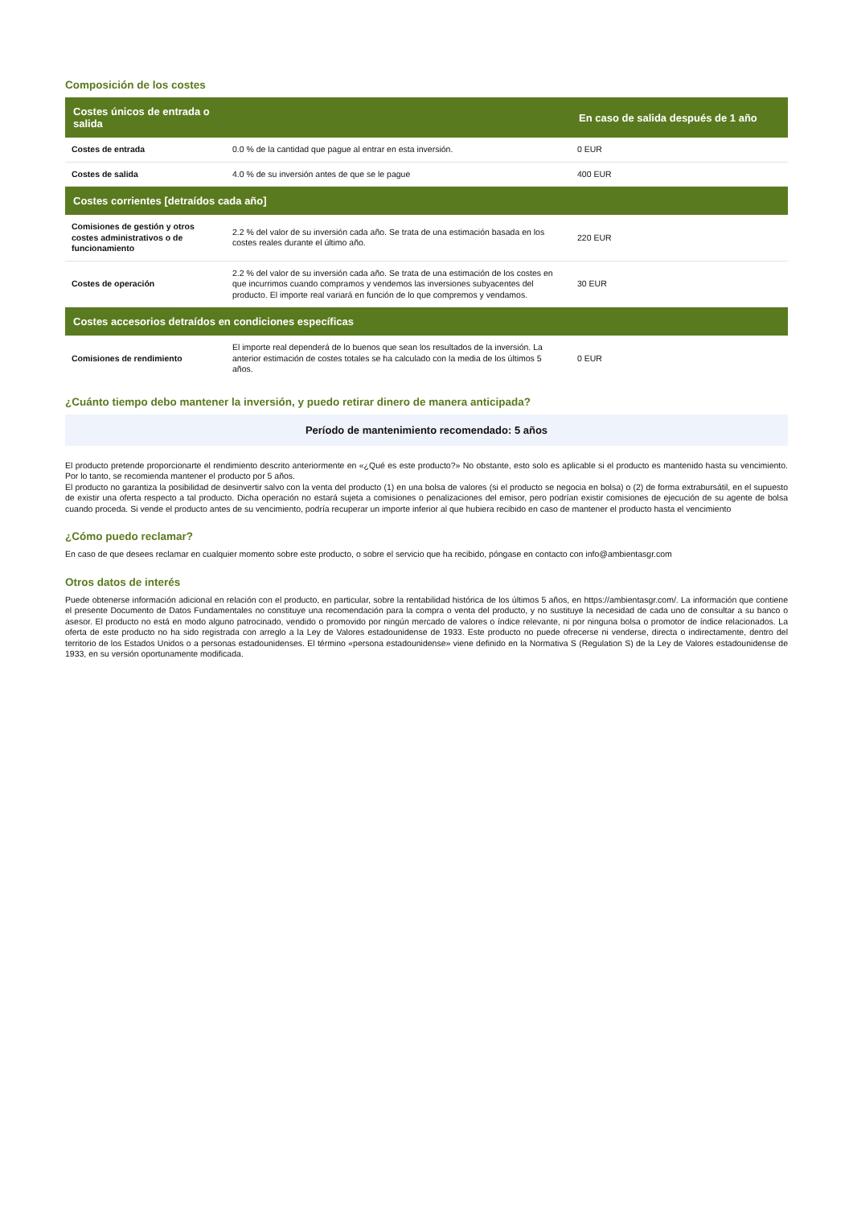Composición de los costes
| Costes únicos de entrada o salida | | En caso de salida después de 1 año |
| --- | --- | --- |
| Costes de entrada | 0.0 % de la cantidad que pague al entrar en esta inversión. | 0 EUR |
| Costes de salida | 4.0 % de su inversión antes de que se le pague | 400 EUR |
| Costes corrientes [detraídos cada año] | | |
| Comisiones de gestión y otros costes administrativos o de funcionamiento | 2.2 % del valor de su inversión cada año. Se trata de una estimación basada en los costes reales durante el último año. | 220 EUR |
| Costes de operación | 2.2 % del valor de su inversión cada año. Se trata de una estimación de los costes en que incurrimos cuando compramos y vendemos las inversiones subyacentes del producto. El importe real variará en función de lo que compremos y vendamos. | 30 EUR |
| Costes accesorios detraídos en condiciones específicas | | |
| Comisiones de rendimiento | El importe real dependerá de lo buenos que sean los resultados de la inversión. La anterior estimación de costes totales se ha calculado con la media de los últimos 5 años. | 0 EUR |
¿Cuánto tiempo debo mantener la inversión, y puedo retirar dinero de manera anticipada?
Período de mantenimiento recomendado: 5 años
El producto pretende proporcionarte el rendimiento descrito anteriormente en «¿Qué es este producto?» No obstante, esto solo es aplicable si el producto es mantenido hasta su vencimiento. Por lo tanto, se recomienda mantener el producto por 5 años.
El producto no garantiza la posibilidad de desinvertir salvo con la venta del producto (1) en una bolsa de valores (si el producto se negocia en bolsa) o (2) de forma extrabursátil, en el supuesto de existir una oferta respecto a tal producto. Dicha operación no estará sujeta a comisiones o penalizaciones del emisor, pero podrían existir comisiones de ejecución de su agente de bolsa cuando proceda. Si vende el producto antes de su vencimiento, podría recuperar un importe inferior al que hubiera recibido en caso de mantener el producto hasta el vencimiento
¿Cómo puedo reclamar?
En caso de que desees reclamar en cualquier momento sobre este producto, o sobre el servicio que ha recibido, póngase en contacto con info@ambientasgr.com
Otros datos de interés
Puede obtenerse información adicional en relación con el producto, en particular, sobre la rentabilidad histórica de los últimos 5 años, en https://ambientasgr.com/. La información que contiene el presente Documento de Datos Fundamentales no constituye una recomendación para la compra o venta del producto, y no sustituye la necesidad de cada uno de consultar a su banco o asesor. El producto no está en modo alguno patrocinado, vendido o promovido por ningún mercado de valores o índice relevante, ni por ninguna bolsa o promotor de índice relacionados. La oferta de este producto no ha sido registrada con arreglo a la Ley de Valores estadounidense de 1933. Este producto no puede ofrecerse ni venderse, directa o indirectamente, dentro del territorio de los Estados Unidos o a personas estadounidenses. El término «persona estadounidense» viene definido en la Normativa S (Regulation S) de la Ley de Valores estadounidense de 1933, en su versión oportunamente modificada.